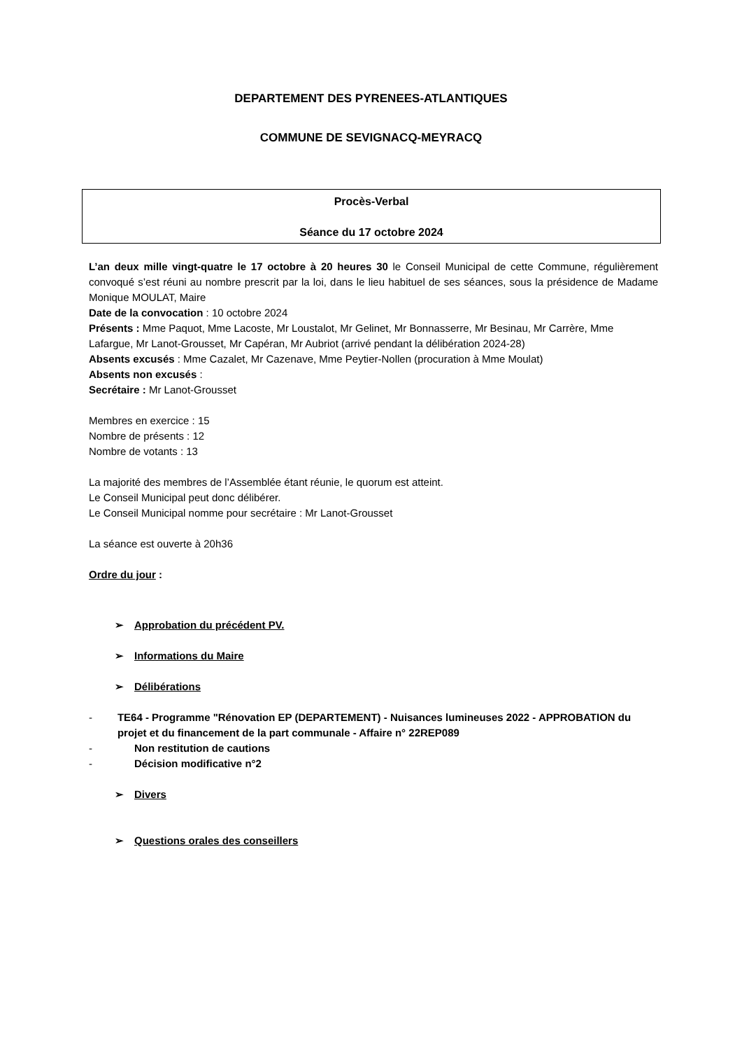DEPARTEMENT DES PYRENEES-ATLANTIQUES
COMMUNE DE SEVIGNACQ-MEYRACQ
Procès-Verbal
Séance du 17 octobre 2024
L’an deux mille vingt-quatre le 17 octobre à 20 heures 30 le Conseil Municipal de cette Commune, régulièrement convoqué s’est réuni au nombre prescrit par la loi, dans le lieu habituel de ses séances, sous la présidence de Madame Monique MOULAT, Maire
Date de la convocation : 10 octobre 2024
Présents : Mme Paquot, Mme Lacoste, Mr Loustalot, Mr Gelinet, Mr Bonnasserre, Mr Besinau, Mr Carrère, Mme Lafargue, Mr Lanot-Grousset, Mr Capéran, Mr Aubriot (arrivé pendant la délibération 2024-28)
Absents excusés : Mme Cazalet, Mr Cazenave, Mme Peytier-Nollen (procuration à Mme Moulat)
Absents non excusés :
Secrétaire : Mr Lanot-Grousset
Membres en exercice : 15
Nombre de présents : 12
Nombre de votants : 13
La majorité des membres de l’Assemblée étant réunie, le quorum est atteint.
Le Conseil Municipal peut donc délibérer.
Le Conseil Municipal nomme pour secrétaire : Mr Lanot-Grousset
La séance est ouverte à 20h36
Ordre du jour :
➢ Approbation du précédent PV.
➢ Informations du Maire
➢ Délibérations
- TE64 - Programme "Rénovation EP (DEPARTEMENT) - Nuisances lumineuses 2022 - APPROBATION du projet et du financement de la part communale - Affaire n° 22REP089
- Non restitution de cautions
- Décision modificative n°2
➢ Divers
➢ Questions orales des conseillers